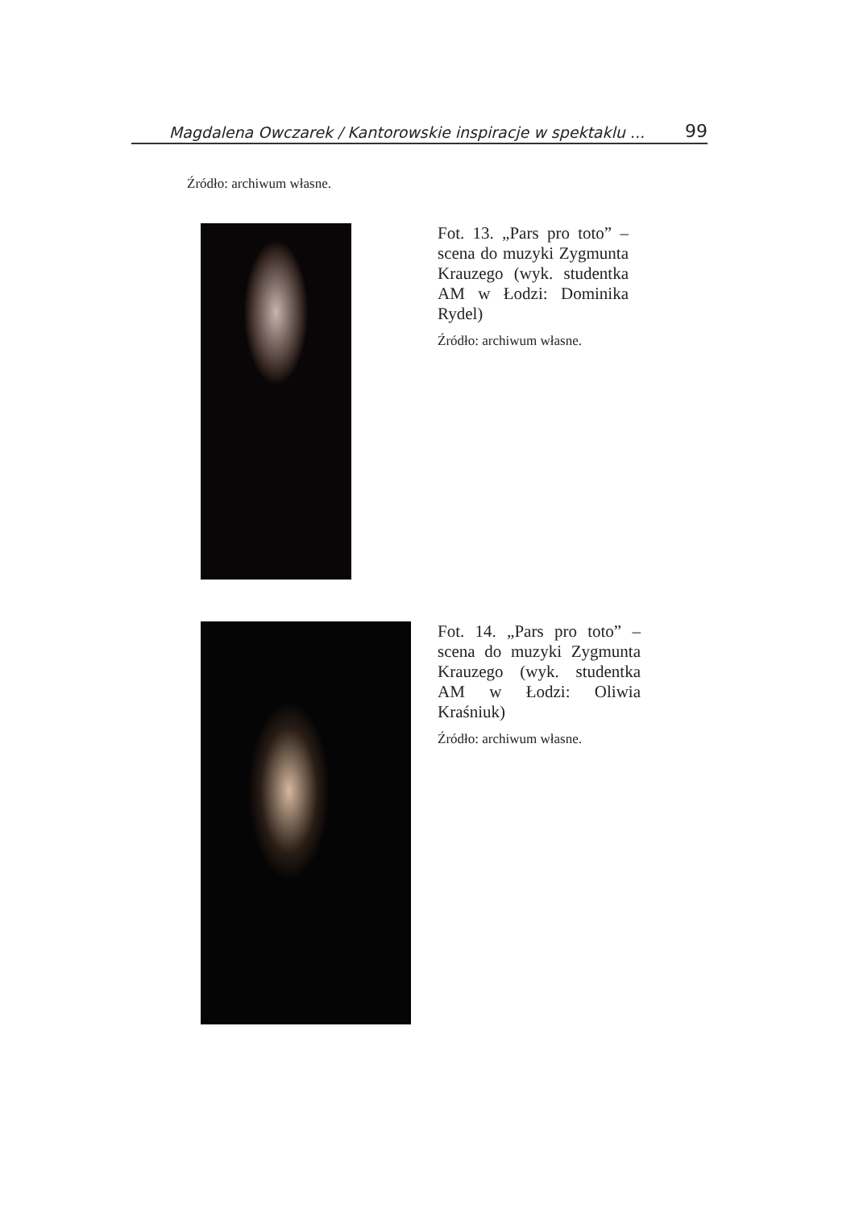Magdalena Owczarek / Kantorowskie inspiracje w spektaklu ... 99
Źródło: archiwum własne.
Fot. 13. „Pars pro toto” – scena do muzyki Zygmunta Krauzego (wyk. studentka AM w Łodzi: Dominika Rydel)
Źródło: archiwum własne.
Fot. 14. „Pars pro toto” – scena do muzyki Zygmunta Krauzego (wyk. studentka AM w Łodzi: Oliwia Kraśniuk)
Źródło: archiwum własne.